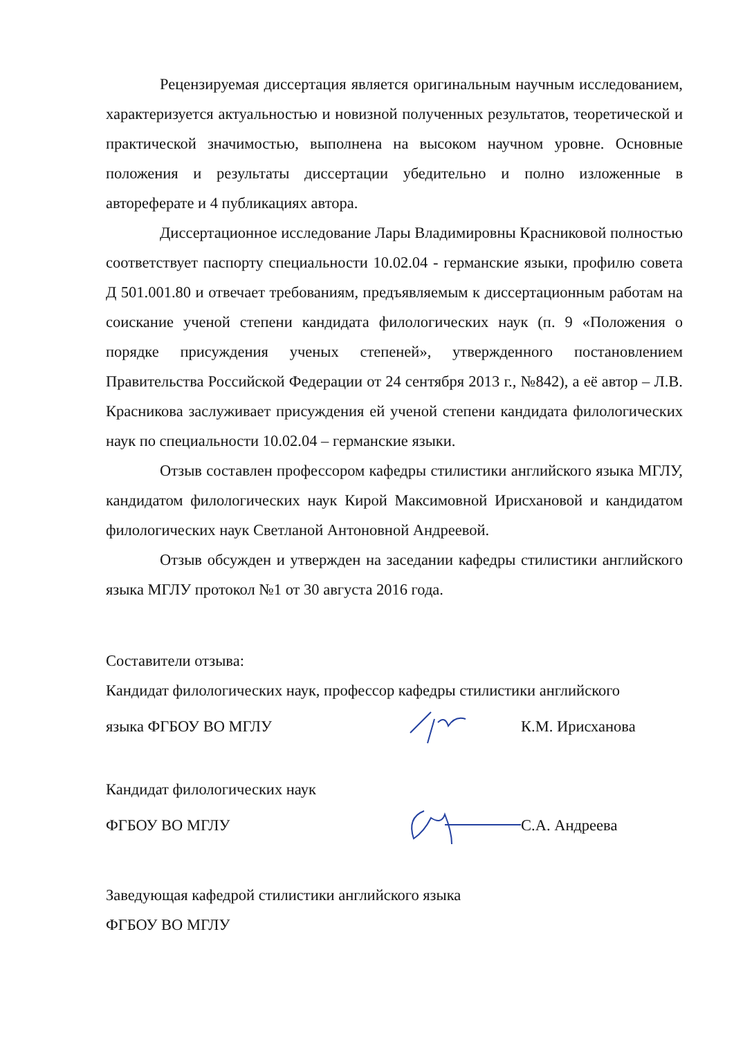Рецензируемая диссертация является оригинальным научным исследованием, характеризуется актуальностью и новизной полученных результатов, теоретической и практической значимостью, выполнена на высоком научном уровне. Основные положения и результаты диссертации убедительно и полно изложенные в автореферате и 4 публикациях автора.
Диссертационное исследование Лары Владимировны Красниковой полностью соответствует паспорту специальности 10.02.04 - германские языки, профилю совета Д 501.001.80 и отвечает требованиям, предъявляемым к диссертационным работам на соискание ученой степени кандидата филологических наук (п. 9 «Положения о порядке присуждения ученых степеней», утвержденного постановлением Правительства Российской Федерации от 24 сентября 2013 г., №842), а её автор – Л.В. Красникова заслуживает присуждения ей ученой степени кандидата филологических наук по специальности 10.02.04 – германские языки.
Отзыв составлен профессором кафедры стилистики английского языка МГЛУ, кандидатом филологических наук Кирой Максимовной Ирисхановой и кандидатом филологических наук Светланой Антоновной Андреевой.
Отзыв обсужден и утвержден на заседании кафедры стилистики английского языка МГЛУ протокол №1 от 30 августа 2016 года.
Составители отзыва:
Кандидат филологических наук, профессор кафедры стилистики английского
языка ФГБОУ ВО МГЛУ К.М. Ирисханова
Кандидат филологических наук
ФГБОУ ВО МГЛУ С.А. Андреева
Заведующая кафедрой стилистики английского языка
ФГБОУ ВО МГЛУ